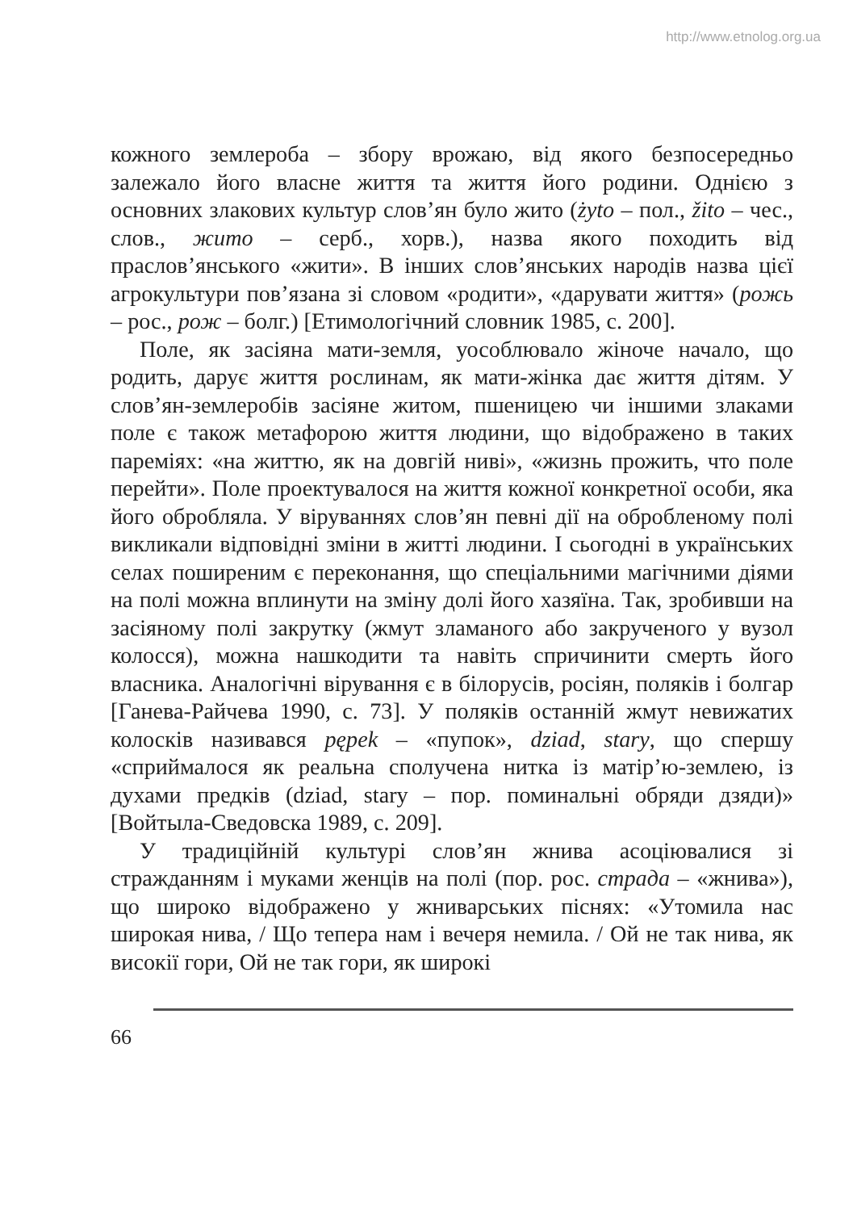http://www.etnolog.org.ua
кожного землероба – збору врожаю, від якого безпосередньо залежало його власне життя та життя його родини. Однією з основних злакових культур слов’ян було жито (żyto – пол., žito – чес., слов., жито – серб., хорв.), назва якого походить від праслов’янського «жити». В інших слов’янських народів назва цієї агрокультури пов’язана зі словом «родити», «дарувати життя» (рожь – рос., рож – болг.) [Етимологічний словник 1985, с. 200].
Поле, як засіяна мати-земля, уособлювало жіноче начало, що родить, дарує життя рослинам, як мати-жінка дає життя дітям. У слов’ян-землеробів засіяне житом, пшеницею чи іншими злаками поле є також метафорою життя людини, що відображено в таких пареміях: «на життю, як на довгій ниві», «жизнь прожить, что поле перейти». Поле проектувалося на життя кожної конкретної особи, яка його обробляла. У віруваннях слов’ян певні дії на обробленому полі викликали відповідні зміни в житті людини. І сьогодні в українських селах поширеним є переконання, що спеціальними магічними діями на полі можна вплинути на зміну долі його хазяїна. Так, зробивши на засіяному полі закрутку (жмут зламаного або закрученого у вузол колосся), можна нашкодити та навіть спричинити смерть його власника. Аналогічні вірування є в білорусів, росіян, поляків і болгар [Ганева-Райчева 1990, с. 73]. У поляків останній жмут невижатих колосків називався pępek – «пупок», dziad, stary, що спершу «сприймалося як реальна сполучена нитка із матір’ю-землею, із духами предків (dziad, stary – пор. поминальні обряди дзяди)» [Войтыла-Сведовска 1989, с. 209].
У традиційній культурі слов’ян жнива асоціювалися зі стражданням і муками женців на полі (пор. рос. страда – «жнива»), що широко відображено у жниварських піснях: «Утомила нас широкая нива, / Що тепера нам і вечеря немила. / Ой не так нива, як високії гори, Ой не так гори, як широкі
66